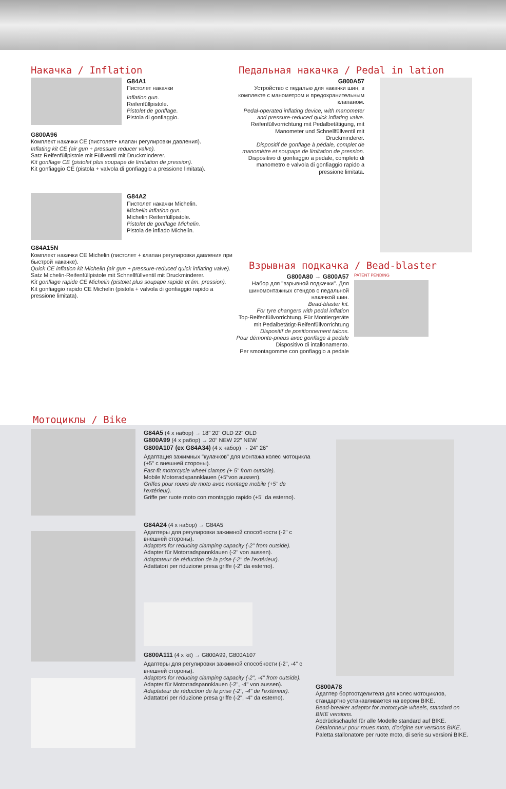Накачка / Inflation
G84A1
Пистолет накачки
Inflation gun.
Reifenfüllpistole.
Pistolet de gonflage.
Pistola di gonfiaggio.
G800A96
Комплект накачки CE (пистолет+ клапан регулировки давления).
Inflating kit CE (air gun + pressure reducer valve).
Satz Reifenfüllpistole mit Füllventil mit Druckminderer.
Kit gonflage CE (pistolet plus soupape de limitation de pression).
Kit gonfiaggio CE (pistola + valvola di gonfiaggio a pressione limitata).
G84A2
Пистолет накачки Michelin.
Michelin inflation gun.
Michelin Reifenfüllpistole.
Pistolet de gonflage Michelin.
Pistola de inflado Michelín.
G84A15N
Комплект накачки CE Michelin (пистолет + клапан регулировки давления при быстрой накачке).
Quick CE inflation kit Michelin (air gun + pressure-reduced quick inflating valve).
Satz Michelin-Reifenfüllpistole mit Schnellfüllventil mit Druckminderer.
Kit gonflage rapide CE Michelin (pistolet plus soupape rapide et lim. pression).
Kit gonfiaggio rapido CE Michelin (pistola + valvola di gonfiaggio rapido a pressione limitata).
Педальная накачка / Pedal in lation
G800A57
Устройство с педалью для накачки шин, в комплекте с манометром и предохранительным клапаном.
Pedal-operated inflating device, with manometer and pressure-reduced quick inflating valve.
Reifenfüllvorrichtung mit Pedalbetätigung, mit Manometer und Schnellfüllventil mit Druckminderer.
Dispositif de gonflage à pédale, complet de manomètre et soupape de limitation de pression.
Dispositivo di gonfiaggio a pedale, completo di manometro e valvola di gonfiaggio rapido a pressione limitata.
Взрывная подкачка / Bead-blaster
G800A80 → G800A57
Набор для "взрывной подкачки". Для шиномонтажных стендов с педальной накачкой шин.
Bead-blaster kit.
For tyre changers with pedal inflation
Top-Reifenfüllvorrichtung. Für Montiergeräte mit Pedalbetätigt-Reifenfüllvorrichtung
Dispositif de positionnement talons.
Pour démonte-pneus avec gonflage à pedale
Dispositivo di intallonamento.
Per smontagomme con gonfiaggio a pedale
PATENT PENDING
Мотоциклы / Bike
G84A5 (4 x набор) → 18" 20" OLD 22" OLD
G800A99 (4 x рабор) → 20" NEW 22" NEW
G800A107 (ex G84A34) (4 x набор) → 24" 26"
Адаптация зажимных "кулачков" для монтажа колес мотоцикла (+5" с внешней стороны).
Fast-fit motorcycle wheel clamps (+ 5" from outside).
Mobile Motorradspannklauen (+5"von aussen).
Griffes pour roues de moto avec montage mobile (+5" de l'extérieur).
Griffe per ruote moto con montaggio rapido (+5" da esterno).
G84A24 (4 x набор) → G84A5
Адаптеры для регулировки зажимной способности (-2" с внешней стороны).
Adaptors for reducing clamping capacity (-2" from outside).
Adapter für Motorradspannklauen (-2" von aussen).
Adaptateur de réduction de la prise (-2" de l'extérieur).
Adattatori per riduzione presa griffe (-2" da esterno).
G800A111 (4 x kit) → G800A99, G800A107
Адаптеры для регулировки зажимной способности (-2", -4" с внешней стороны).
Adaptors for reducing clamping capacity (-2", -4" from outside).
Adapter für Motorradspannklauen (-2", -4" von aussen).
Adaptateur de réduction de la prise (-2", -4" de l'extérieur).
Adattatori per riduzione presa griffe (-2", -4" da esterno).
G800A78
Адаптер бортоотделителя для колес мотоциклов, стандартно устанавливается на версии BIKE.
Bead-breaker adaptor for motorcycle wheels, standard on BIKE versions.
Abdrückschaufel für alle Modelle standard auf BIKE.
Détalonneur pour roues moto, d'origine sur versions BIKE.
Paletta stallonatore per ruote moto, di serie su versioni BIKE.